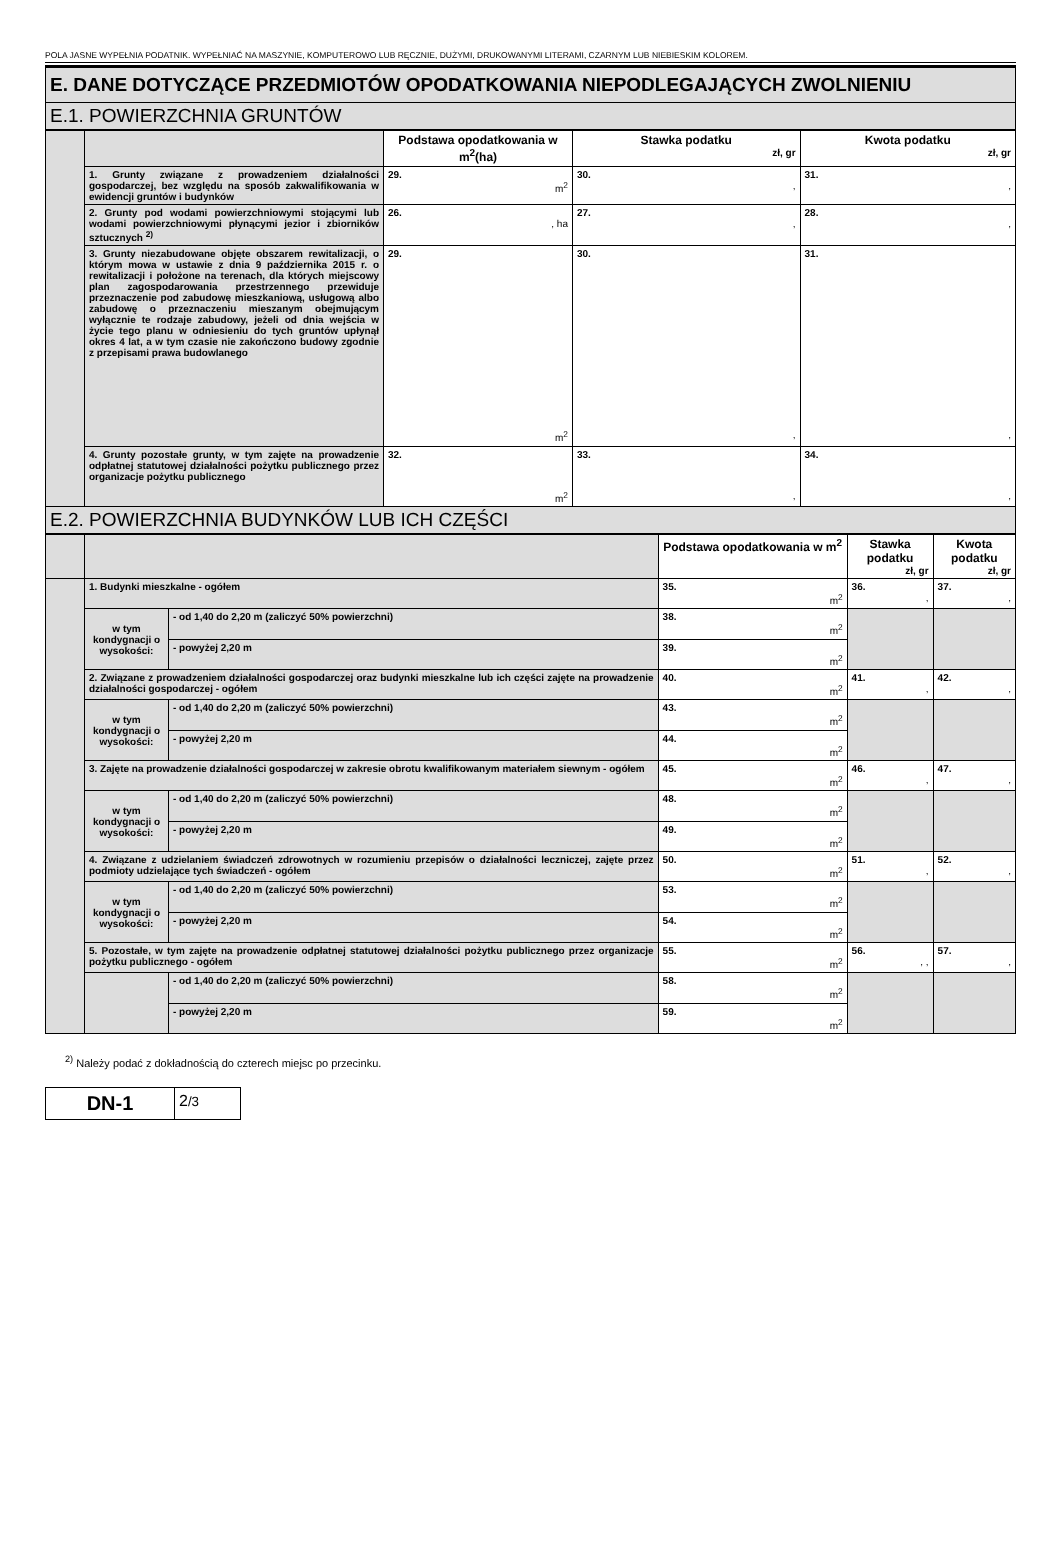POLA JASNE WYPEŁNIA PODATNIK. WYPEŁNIAĆ NA MASZYNIE, KOMPUTEROWO LUB RĘCZNIE, DUŻYMI, DRUKOWANYMI LITERAMI, CZARNYM LUB NIEBIESKIM KOLOREM.
E. DANE DOTYCZĄCE PRZEDMIOTÓW OPODATKOWANIA NIEPODLEGAJĄCYCH ZWOLNIENIU
E.1. POWIERZCHNIA GRUNTÓW
| | | Podstawa opodatkowania w m<sup>2</sup>(ha) | Stawka podatku zł, gr | Kwota podatku zł, gr |
| | 1. Grunty związane z prowadzeniem działalności gospodarczej, bez względu na sposób zakwalifikowania w ewidencji gruntów i budynków | 29. m<sup>2</sup> | 30. , | 31. , |
| | 2. Grunty pod wodami powierzchniowymi stojącymi lub wodami powierzchniowymi płynącymi jezior i zbiorników sztucznych <sup>2)</sup> | 26. , ha | 27. , | 28. , |
| | 3. Grunty niezabudowane objęte obszarem rewitalizacji, o którym mowa w ustawie z dnia 9 października 2015 r. o rewitalizacji i położone na terenach, dla których miejscowy plan zagospodarowania przestrzennego przewiduje przeznaczenie pod zabudowę mieszkaniową, usługową albo zabudowę o przeznaczeniu mieszanym obejmującym wyłącznie te rodzaje zabudowy, jeżeli od dnia wejścia w życie tego planu w odniesieniu do tych gruntów upłynął okres 4 lat, a w tym czasie nie zakończono budowy zgodnie z przepisami prawa budowlanego | 29. m<sup>2</sup> | 30. , | 31. , |
| | 4. Grunty pozostałe grunty, w tym zajęte na prowadzenie odpłatnej statutowej działalności pożytku publicznego przez organizacje pożytku publicznego | 32. m<sup>2</sup> | 33. , | 34. , |
E.2. POWIERZCHNIA BUDYNKÓW LUB ICH CZĘŚCI
| | | | Podstawa opodatkowania w m<sup>2</sup> | Stawka podatku zł, gr | Kwota podatku zł, gr |
| | 1. Budynki mieszkalne - ogółem | | 35. m<sup>2</sup> | 36. , | 37. , |
| | w tym kondygnacji o wysokości: | - od 1,40 do 2,20 m (zaliczyć 50% powierzchni) | 38. m<sup>2</sup> | | |
| | | - powyżej 2,20 m | 39. m<sup>2</sup> | | |
| | 2. Związane z prowadzeniem działalności gospodarczej oraz budynki mieszkalne lub ich części zajęte na prowadzenie działalności gospodarczej - ogółem | | 40. m<sup>2</sup> | 41. , | 42. , |
| | w tym kondygnacji o wysokości: | - od 1,40 do 2,20 m (zaliczyć 50% powierzchni) | 43. m<sup>2</sup> | | |
| | | - powyżej 2,20 m | 44. m<sup>2</sup> | | |
| | 3. Zajęte na prowadzenie działalności gospodarczej w zakresie obrotu kwalifikowanym materiałem siewnym - ogółem | | 45. m<sup>2</sup> | 46. , | 47. , |
| | w tym kondygnacji o wysokości: | - od 1,40 do 2,20 m (zaliczyć 50% powierzchni) | 48. m<sup>2</sup> | | |
| | | - powyżej 2,20 m | 49. m<sup>2</sup> | | |
| | 4. Związane z udzielaniem świadczeń zdrowotnych w rozumieniu przepisów o działalności leczniczej, zajęte przez podmioty udzielające tych świadczeń - ogółem | | 50. m<sup>2</sup> | 51. , | 52. , |
| | w tym kondygnacji o wysokości: | - od 1,40 do 2,20 m (zaliczyć 50% powierzchni) | 53. m<sup>2</sup> | | |
| | | - powyżej 2,20 m | 54. m<sup>2</sup> | | |
| | 5. Pozostałe, w tym zajęte na prowadzenie odpłatnej statutowej działalności pożytku publicznego przez organizacje pożytku publicznego - ogółem | | 55. m<sup>2</sup> | 56. , , | 57. , |
| | | - od 1,40 do 2,20 m (zaliczyć 50% powierzchni) | 58. m<sup>2</sup> | | |
| | | - powyżej 2,20 m | 59. m<sup>2</sup> | | |
<sup>2)</sup> Należy podać z dokładnością do czterech miejsc po przecinku.
DN-1
2/3